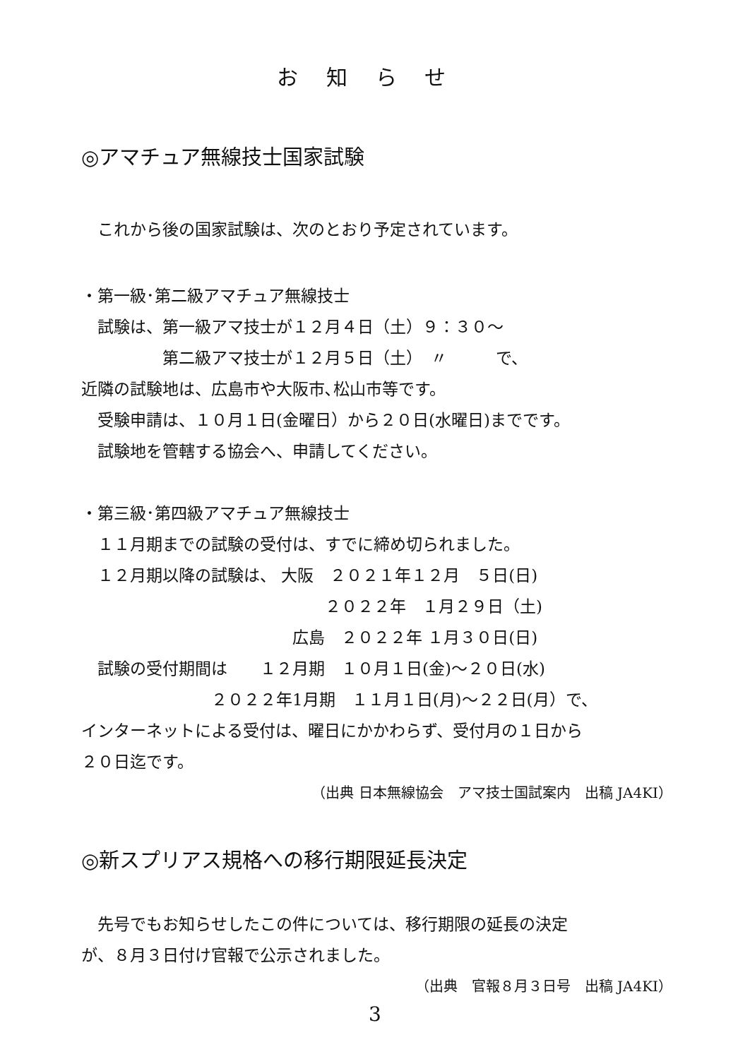お知らせ
◎アマチュア無線技士国家試験
　これから後の国家試験は、次のとおり予定されています。
・第一級･第二級アマチュア無線技士
　試験は、第一級アマ技士が１２月４日（土）９：３０～
　　　　　第二級アマ技士が１２月５日（土）　〃　　　で、
近隣の試験地は、広島市や大阪市､松山市等です。
　受験申請は、１０月１日(金曜日）から２０日(水曜日)までです。
　試験地を管轄する協会へ、申請してください。
・第三級･第四級アマチュア無線技士
　１１月期までの試験の受付は、すでに締め切られました。
　１２月期以降の試験は、 大阪　２０２１年１２月　５日(日)
　　　　　　　　　　　　　　　２０２２年　１月２９日（土)
　　　　　　　　　　　　　広島　２０２２年 １月３０日(日)
　試験の受付期間は　　１２月期　１０月１日(金)～２０日(水)
　　　　　　　　２０２２年1月期　１１月１日(月)～２２日(月）で、
インターネットによる受付は、曜日にかかわらず、受付月の１日から
２０日迄です。
（出典 日本無線協会　アマ技士国試案内　出稿 JA4KI）
◎新スプリアス規格への移行期限延長決定
　先号でもお知らせしたこの件については、移行期限の延長の決定
が、８月３日付け官報で公示されました。
（出典　官報８月３日号　出稿 JA4KI）
3